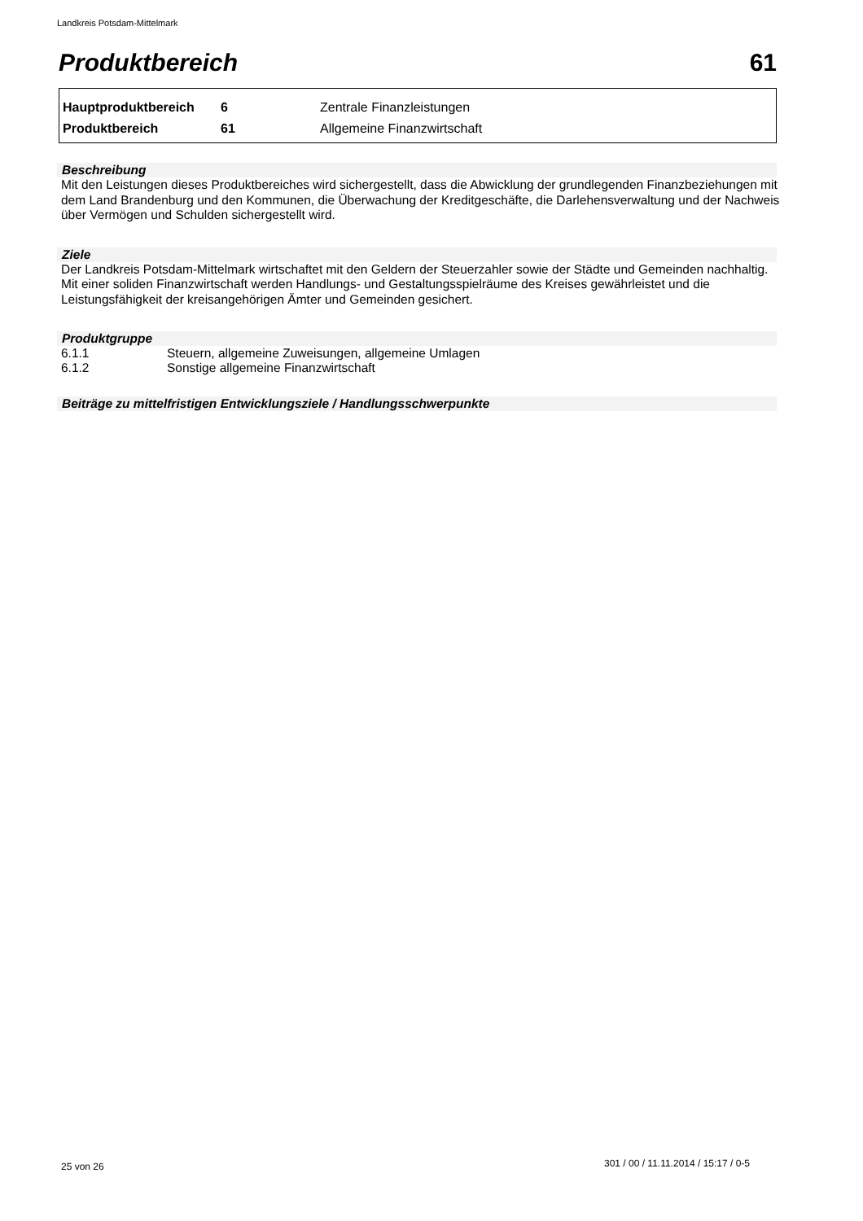Landkreis Potsdam-Mittelmark
Produktbereich 61
| Hauptproduktbereich | 6 | Zentrale Finanzleistungen |
| Produktbereich | 61 | Allgemeine Finanzwirtschaft |
Beschreibung
Mit den Leistungen dieses Produktbereiches wird sichergestellt, dass die Abwicklung der grundlegenden Finanzbeziehungen mit dem Land Brandenburg und den Kommunen, die Überwachung der Kreditgeschäfte, die Darlehensverwaltung und der Nachweis über Vermögen und Schulden sichergestellt wird.
Ziele
Der Landkreis Potsdam-Mittelmark wirtschaftet mit den Geldern der Steuerzahler sowie der Städte und Gemeinden nachhaltig. Mit einer soliden Finanzwirtschaft werden Handlungs- und Gestaltungsspielräume des Kreises gewährleistet und die Leistungsfähigkeit der kreisangehörigen Ämter und Gemeinden gesichert.
Produktgruppe
| 6.1.1 | Steuern, allgemeine Zuweisungen, allgemeine Umlagen |
| 6.1.2 | Sonstige allgemeine Finanzwirtschaft |
Beiträge zu mittelfristigen Entwicklungsziele / Handlungsschwerpunkte
25 von 26
301 / 00 / 11.11.2014 / 15:17 / 0-5